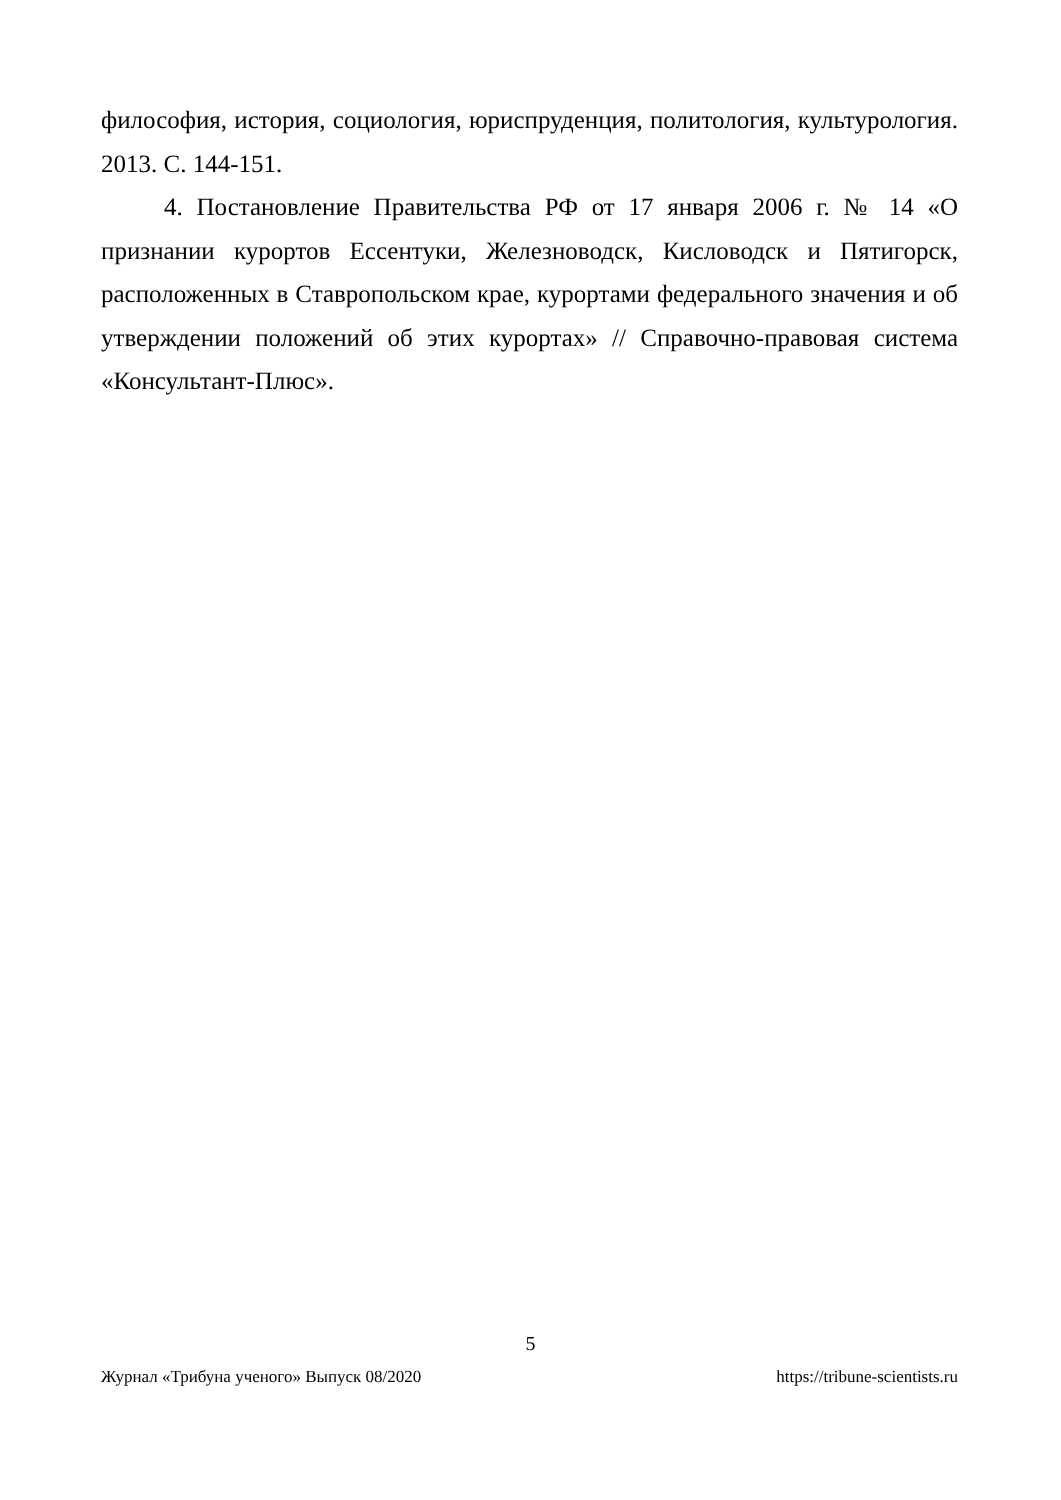философия, история, социология, юриспруденция, политология, культурология. 2013. С. 144-151.
4. Постановление Правительства РФ от 17 января 2006 г. № 14 «О признании курортов Ессентуки, Железноводск, Кисловодск и Пятигорск, расположенных в Ставропольском крае, курортами федерального значения и об утверждении положений об этих курортах» // Справочно-правовая система «Консультант-Плюс».
5
Журнал «Трибуна ученого» Выпуск 08/2020 https://tribune-scientists.ru